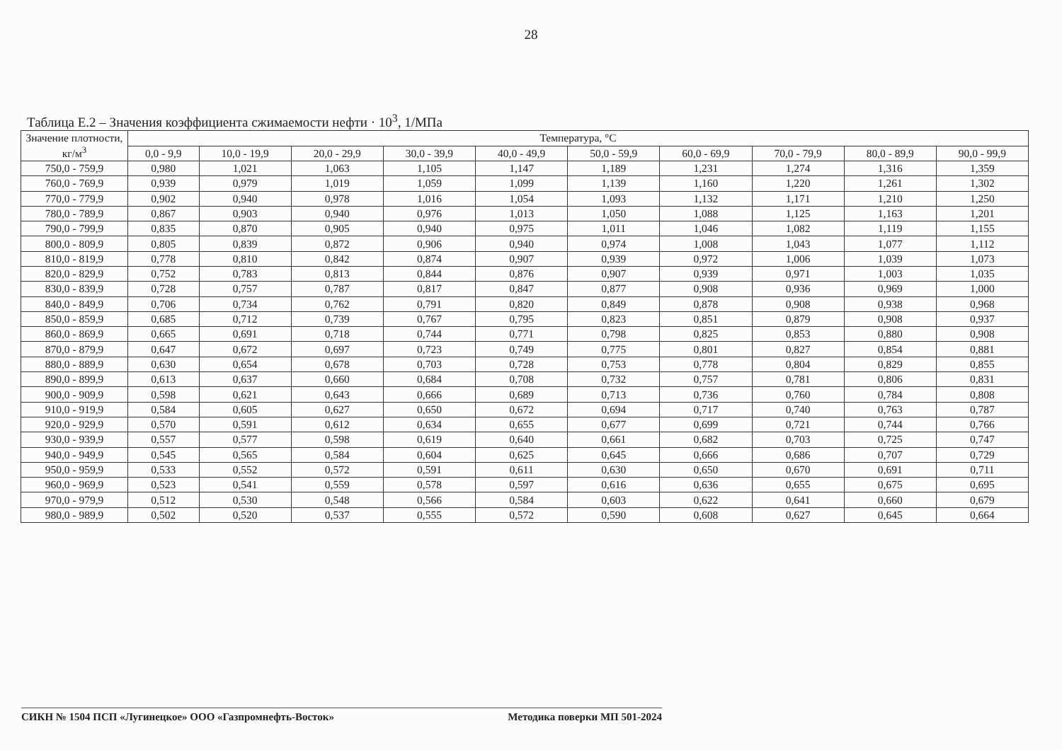28
Таблица Е.2 – Значения коэффициента сжимаемости нефти · 10<sup>3</sup>, 1/МПа
| Значение плотности, кг/м<sup>3</sup> | Температура, °С | | | | | | | | | |
| --- | --- | --- | --- | --- | --- | --- | --- | --- | --- | --- |
| | 0,0 - 9,9 | 10,0 - 19,9 | 20,0 - 29,9 | 30,0 - 39,9 | 40,0 - 49,9 | 50,0 - 59,9 | 60,0 - 69,9 | 70,0 - 79,9 | 80,0 - 89,9 | 90,0 - 99,9 |
| 750,0 - 759,9 | 0,980 | 1,021 | 1,063 | 1,105 | 1,147 | 1,189 | 1,231 | 1,274 | 1,316 | 1,359 |
| 760,0 - 769,9 | 0,939 | 0,979 | 1,019 | 1,059 | 1,099 | 1,139 | 1,160 | 1,220 | 1,261 | 1,302 |
| 770,0 - 779,9 | 0,902 | 0,940 | 0,978 | 1,016 | 1,054 | 1,093 | 1,132 | 1,171 | 1,210 | 1,250 |
| 780,0 - 789,9 | 0,867 | 0,903 | 0,940 | 0,976 | 1,013 | 1,050 | 1,088 | 1,125 | 1,163 | 1,201 |
| 790,0 - 799,9 | 0,835 | 0,870 | 0,905 | 0,940 | 0,975 | 1,011 | 1,046 | 1,082 | 1,119 | 1,155 |
| 800,0 - 809,9 | 0,805 | 0,839 | 0,872 | 0,906 | 0,940 | 0,974 | 1,008 | 1,043 | 1,077 | 1,112 |
| 810,0 - 819,9 | 0,778 | 0,810 | 0,842 | 0,874 | 0,907 | 0,939 | 0,972 | 1,006 | 1,039 | 1,073 |
| 820,0 - 829,9 | 0,752 | 0,783 | 0,813 | 0,844 | 0,876 | 0,907 | 0,939 | 0,971 | 1,003 | 1,035 |
| 830,0 - 839,9 | 0,728 | 0,757 | 0,787 | 0,817 | 0,847 | 0,877 | 0,908 | 0,936 | 0,969 | 1,000 |
| 840,0 - 849,9 | 0,706 | 0,734 | 0,762 | 0,791 | 0,820 | 0,849 | 0,878 | 0,908 | 0,938 | 0,968 |
| 850,0 - 859,9 | 0,685 | 0,712 | 0,739 | 0,767 | 0,795 | 0,823 | 0,851 | 0,879 | 0,908 | 0,937 |
| 860,0 - 869,9 | 0,665 | 0,691 | 0,718 | 0,744 | 0,771 | 0,798 | 0,825 | 0,853 | 0,880 | 0,908 |
| 870,0 - 879,9 | 0,647 | 0,672 | 0,697 | 0,723 | 0,749 | 0,775 | 0,801 | 0,827 | 0,854 | 0,881 |
| 880,0 - 889,9 | 0,630 | 0,654 | 0,678 | 0,703 | 0,728 | 0,753 | 0,778 | 0,804 | 0,829 | 0,855 |
| 890,0 - 899,9 | 0,613 | 0,637 | 0,660 | 0,684 | 0,708 | 0,732 | 0,757 | 0,781 | 0,806 | 0,831 |
| 900,0 - 909,9 | 0,598 | 0,621 | 0,643 | 0,666 | 0,689 | 0,713 | 0,736 | 0,760 | 0,784 | 0,808 |
| 910,0 - 919,9 | 0,584 | 0,605 | 0,627 | 0,650 | 0,672 | 0,694 | 0,717 | 0,740 | 0,763 | 0,787 |
| 920,0 - 929,9 | 0,570 | 0,591 | 0,612 | 0,634 | 0,655 | 0,677 | 0,699 | 0,721 | 0,744 | 0,766 |
| 930,0 - 939,9 | 0,557 | 0,577 | 0,598 | 0,619 | 0,640 | 0,661 | 0,682 | 0,703 | 0,725 | 0,747 |
| 940,0 - 949,9 | 0,545 | 0,565 | 0,584 | 0,604 | 0,625 | 0,645 | 0,666 | 0,686 | 0,707 | 0,729 |
| 950,0 - 959,9 | 0,533 | 0,552 | 0,572 | 0,591 | 0,611 | 0,630 | 0,650 | 0,670 | 0,691 | 0,711 |
| 960,0 - 969,9 | 0,523 | 0,541 | 0,559 | 0,578 | 0,597 | 0,616 | 0,636 | 0,655 | 0,675 | 0,695 |
| 970,0 - 979,9 | 0,512 | 0,530 | 0,548 | 0,566 | 0,584 | 0,603 | 0,622 | 0,641 | 0,660 | 0,679 |
| 980,0 - 989,9 | 0,502 | 0,520 | 0,537 | 0,555 | 0,572 | 0,590 | 0,608 | 0,627 | 0,645 | 0,664 |
СИКН № 1504 ПСП «Лугинецкое» ООО «Газпромнефть-Восток» Методика поверки МП 501-2024